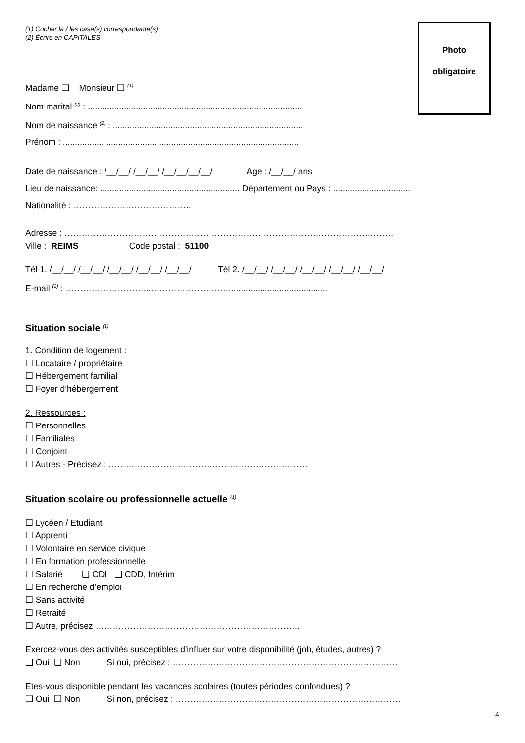(1) Cocher la / les case(s) correspondante(s)
(2) Écrire en CAPITALES
Photo
obligatoire
Madame ❑ Monsieur ❑ <sup>(1)</sup>
Nom marital <sup>(2)</sup> : .........................................................................................
Nom de naissance <sup>(2)</sup> : ...............................................................................
Prénom : ..................................................................................................
Date de naissance : /__/__/ /__/__/ /__/__/__/__/ Age : /__/__/ ans
Lieu de naissance: .......................................................... Département ou Pays : ................................
Nationalité : …………………………………..
Adresse : ……………………………………………………………………………………………………
Ville : REIMS Code postal : 51100
Tél 1. /__/__/ /__/__/ /__/__/ /__/__/ /__/__/ Tél 2. /__/__/ /__/__/ /__/__/ /__/__/ /__/__/
E-mail <sup>(2)</sup> : ………………………...……………………….........................................
Situation sociale <sup>(1)</sup>
1. Condition de logement :
☐ Locataire / propriétaire
☐ Hébergement familial
☐ Foyer d’hébergement
2. Ressources :
☐ Personnelles
☐ Familiales
☐ Conjoint
☐ Autres - Précisez : ……………………………………………………………
Situation scolaire ou professionnelle actuelle <sup>(1)</sup>
☐ Lycéen / Etudiant
☐ Apprenti
☐ Volontaire en service civique
☐ En formation professionnelle
☐ Salarié ❑ CDI ❑ CDD, Intérim
☐ En recherche d’emploi
☐ Sans activité
☐ Retraité
☐ Autre, précisez ……………………………………………………………..
Exercez-vous des activités susceptibles d'influer sur votre disponibilité (job, études, autres) ?
❑ Oui ❑ Non Si oui, précisez : ……………………………………………………………………
Etes-vous disponible pendant les vacances scolaires (toutes périodes confondues) ?
❑ Oui ❑ Non Si non, précisez : ……………………………………………………………………
4